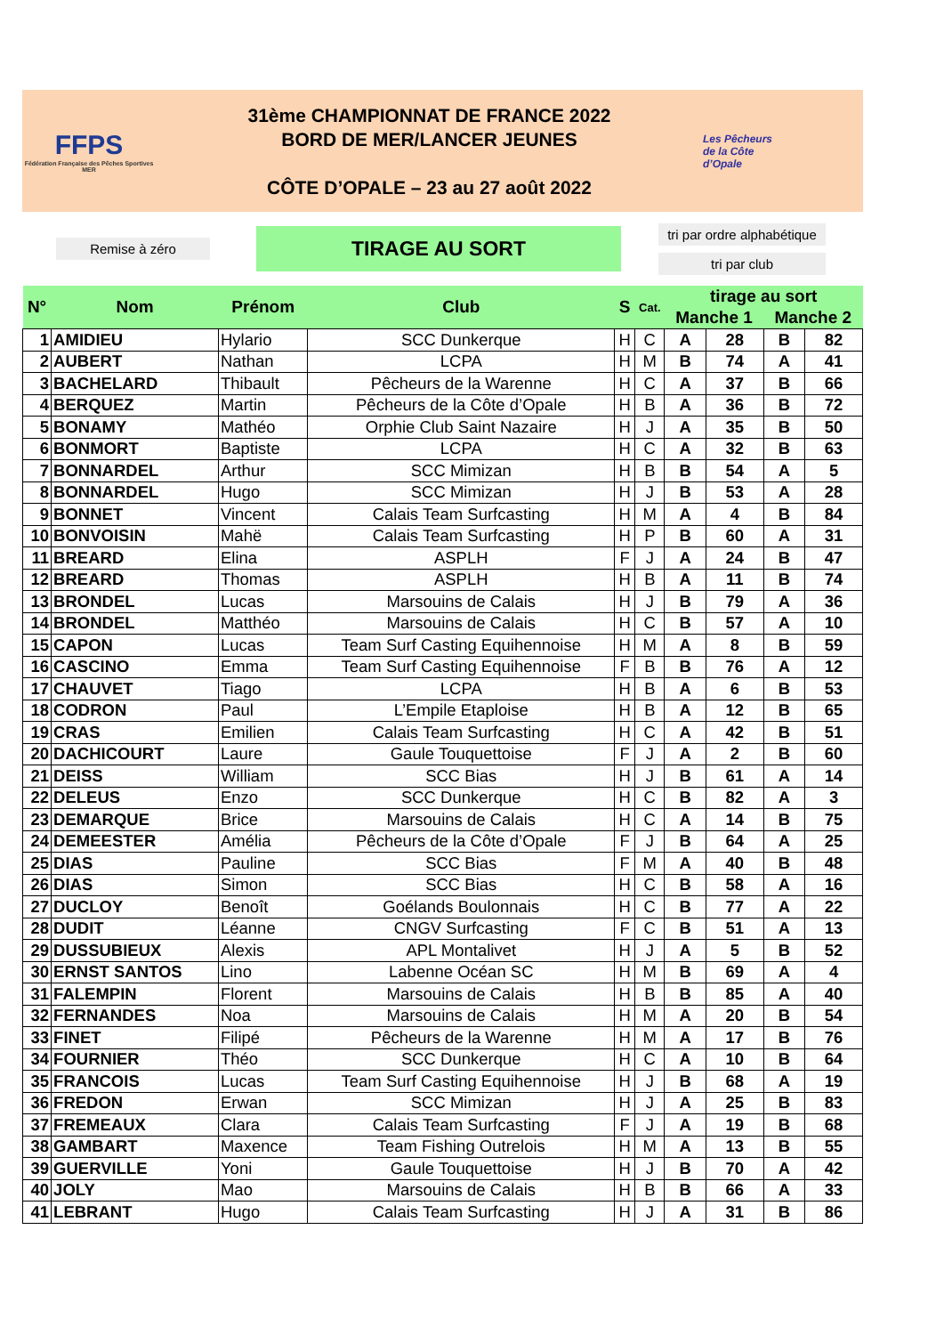FFPS
Fédération Française des Pêches Sportives
MER
31ème CHAMPIONNAT DE FRANCE 2022
BORD DE MER/LANCER JEUNES
CÔTE D’OPALE – 23 au 27 août 2022
Les Pêcheurs
de la Côte
d’Opale
Remise à zéro
TIRAGE AU SORT
tri par ordre alphabétique
tri par club
| N° | Nom | Prénom | Club | S | Cat. | tirage au sort | | | |
| --- | --- | --- | --- | --- | --- | --- | --- | --- | --- |
| | | | | | | Manche 1 | | Manche 2 | |
| 1 | AMIDIEU | Hylario | SCC Dunkerque | H | C | A | 28 | B | 82 |
| 2 | AUBERT | Nathan | LCPA | H | M | B | 74 | A | 41 |
| 3 | BACHELARD | Thibault | Pêcheurs de la Warenne | H | C | A | 37 | B | 66 |
| 4 | BERQUEZ | Martin | Pêcheurs de la Côte d’Opale | H | B | A | 36 | B | 72 |
| 5 | BONAMY | Mathéo | Orphie Club Saint Nazaire | H | J | A | 35 | B | 50 |
| 6 | BONMORT | Baptiste | LCPA | H | C | A | 32 | B | 63 |
| 7 | BONNARDEL | Arthur | SCC Mimizan | H | B | B | 54 | A | 5 |
| 8 | BONNARDEL | Hugo | SCC Mimizan | H | J | B | 53 | A | 28 |
| 9 | BONNET | Vincent | Calais Team Surfcasting | H | M | A | 4 | B | 84 |
| 10 | BONVOISIN | Mahë | Calais Team Surfcasting | H | P | B | 60 | A | 31 |
| 11 | BREARD | Elina | ASPLH | F | J | A | 24 | B | 47 |
| 12 | BREARD | Thomas | ASPLH | H | B | A | 11 | B | 74 |
| 13 | BRONDEL | Lucas | Marsouins de Calais | H | J | B | 79 | A | 36 |
| 14 | BRONDEL | Matthéo | Marsouins de Calais | H | C | B | 57 | A | 10 |
| 15 | CAPON | Lucas | Team Surf Casting Equihennoise | H | M | A | 8 | B | 59 |
| 16 | CASCINO | Emma | Team Surf Casting Equihennoise | F | B | B | 76 | A | 12 |
| 17 | CHAUVET | Tiago | LCPA | H | B | A | 6 | B | 53 |
| 18 | CODRON | Paul | L’Empile Etaploise | H | B | A | 12 | B | 65 |
| 19 | CRAS | Emilien | Calais Team Surfcasting | H | C | A | 42 | B | 51 |
| 20 | DACHICOURT | Laure | Gaule Touquettoise | F | J | A | 2 | B | 60 |
| 21 | DEISS | William | SCC Bias | H | J | B | 61 | A | 14 |
| 22 | DELEUS | Enzo | SCC Dunkerque | H | C | B | 82 | A | 3 |
| 23 | DEMARQUE | Brice | Marsouins de Calais | H | C | A | 14 | B | 75 |
| 24 | DEMEESTER | Amélia | Pêcheurs de la Côte d’Opale | F | J | B | 64 | A | 25 |
| 25 | DIAS | Pauline | SCC Bias | F | M | A | 40 | B | 48 |
| 26 | DIAS | Simon | SCC Bias | H | C | B | 58 | A | 16 |
| 27 | DUCLOY | Benoît | Goélands Boulonnais | H | C | B | 77 | A | 22 |
| 28 | DUDIT | Léanne | CNGV Surfcasting | F | C | B | 51 | A | 13 |
| 29 | DUSSUBIEUX | Alexis | APL Montalivet | H | J | A | 5 | B | 52 |
| 30 | ERNST SANTOS | Lino | Labenne Océan SC | H | M | B | 69 | A | 4 |
| 31 | FALEMPIN | Florent | Marsouins de Calais | H | B | B | 85 | A | 40 |
| 32 | FERNANDES | Noa | Marsouins de Calais | H | M | A | 20 | B | 54 |
| 33 | FINET | Filipé | Pêcheurs de la Warenne | H | M | A | 17 | B | 76 |
| 34 | FOURNIER | Théo | SCC Dunkerque | H | C | A | 10 | B | 64 |
| 35 | FRANCOIS | Lucas | Team Surf Casting Equihennoise | H | J | B | 68 | A | 19 |
| 36 | FREDON | Erwan | SCC Mimizan | H | J | A | 25 | B | 83 |
| 37 | FREMEAUX | Clara | Calais Team Surfcasting | F | J | A | 19 | B | 68 |
| 38 | GAMBART | Maxence | Team Fishing Outrelois | H | M | A | 13 | B | 55 |
| 39 | GUERVILLE | Yoni | Gaule Touquettoise | H | J | B | 70 | A | 42 |
| 40 | JOLY | Mao | Marsouins de Calais | H | B | B | 66 | A | 33 |
| 41 | LEBRANT | Hugo | Calais Team Surfcasting | H | J | A | 31 | B | 86 |